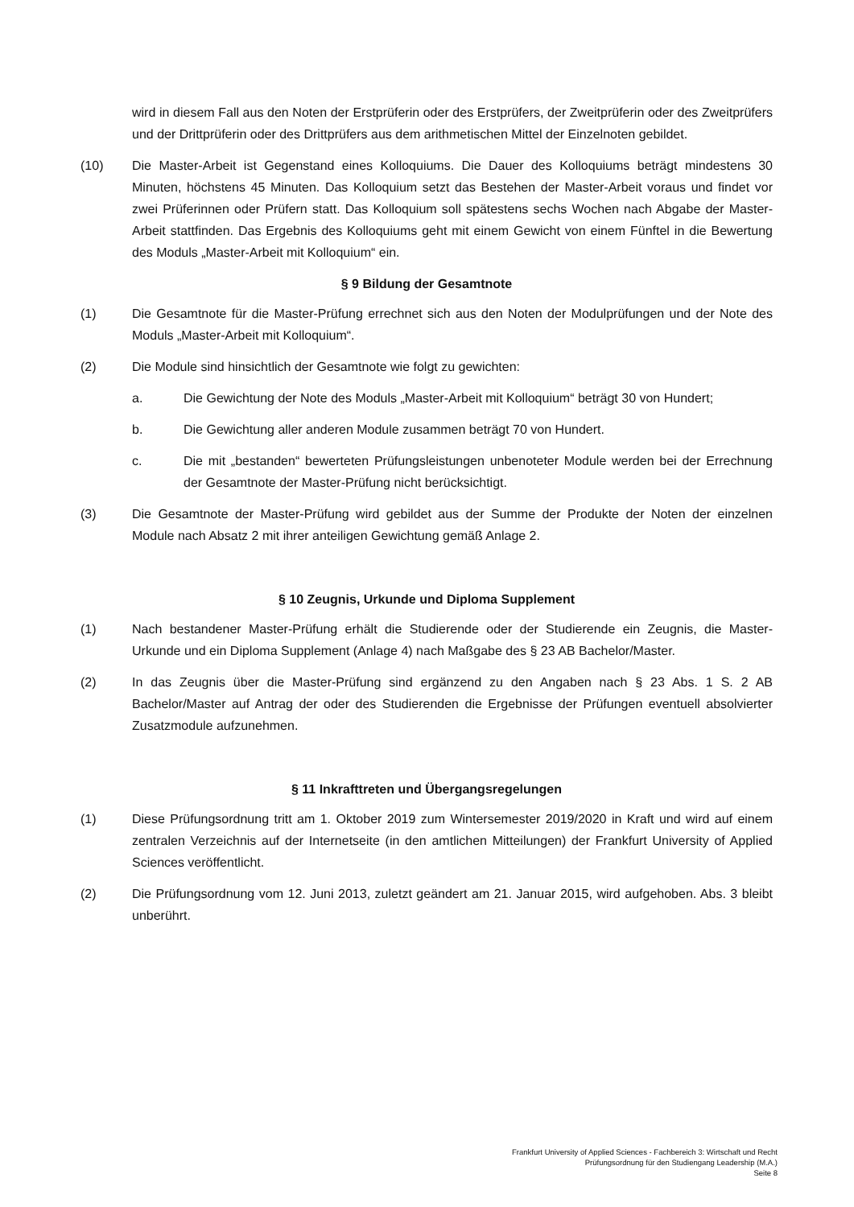wird in diesem Fall aus den Noten der Erstprüferin oder des Erstprüfers, der Zweitprüferin oder des Zweitprüfers und der Drittprüferin oder des Drittprüfers aus dem arithmetischen Mittel der Einzelnoten gebildet.
(10) Die Master-Arbeit ist Gegenstand eines Kolloquiums. Die Dauer des Kolloquiums beträgt mindestens 30 Minuten, höchstens 45 Minuten. Das Kolloquium setzt das Bestehen der Master-Arbeit voraus und findet vor zwei Prüferinnen oder Prüfern statt. Das Kolloquium soll spätestens sechs Wochen nach Abgabe der Master-Arbeit stattfinden. Das Ergebnis des Kolloquiums geht mit einem Gewicht von einem Fünftel in die Bewertung des Moduls „Master-Arbeit mit Kolloquium“ ein.
§ 9 Bildung der Gesamtnote
(1) Die Gesamtnote für die Master-Prüfung errechnet sich aus den Noten der Modulprüfungen und der Note des Moduls „Master-Arbeit mit Kolloquium“.
(2) Die Module sind hinsichtlich der Gesamtnote wie folgt zu gewichten:
a. Die Gewichtung der Note des Moduls „Master-Arbeit mit Kolloquium“ beträgt 30 von Hundert;
b. Die Gewichtung aller anderen Module zusammen beträgt 70 von Hundert.
c. Die mit „bestanden“ bewerteten Prüfungsleistungen unbenoteter Module werden bei der Errechnung der Gesamtnote der Master-Prüfung nicht berücksichtigt.
(3) Die Gesamtnote der Master-Prüfung wird gebildet aus der Summe der Produkte der Noten der einzelnen Module nach Absatz 2 mit ihrer anteiligen Gewichtung gemäß Anlage 2.
§ 10 Zeugnis, Urkunde und Diploma Supplement
(1) Nach bestandener Master-Prüfung erhält die Studierende oder der Studierende ein Zeugnis, die Master-Urkunde und ein Diploma Supplement (Anlage 4) nach Maßgabe des § 23 AB Bachelor/Master.
(2) In das Zeugnis über die Master-Prüfung sind ergänzend zu den Angaben nach § 23 Abs. 1 S. 2 AB Bachelor/Master auf Antrag der oder des Studierenden die Ergebnisse der Prüfungen eventuell absolvierter Zusatzmodule aufzunehmen.
§ 11 Inkrafttreten und Übergangsregelungen
(1) Diese Prüfungsordnung tritt am 1. Oktober 2019 zum Wintersemester 2019/2020 in Kraft und wird auf einem zentralen Verzeichnis auf der Internetseite (in den amtlichen Mitteilungen) der Frankfurt University of Applied Sciences veröffentlicht.
(2) Die Prüfungsordnung vom 12. Juni 2013, zuletzt geändert am 21. Januar 2015, wird aufgehoben. Abs. 3 bleibt unberührt.
Frankfurt University of Applied Sciences - Fachbereich 3: Wirtschaft und Recht
Prüfungsordnung für den Studiengang Leadership (M.A.)
Seite 8